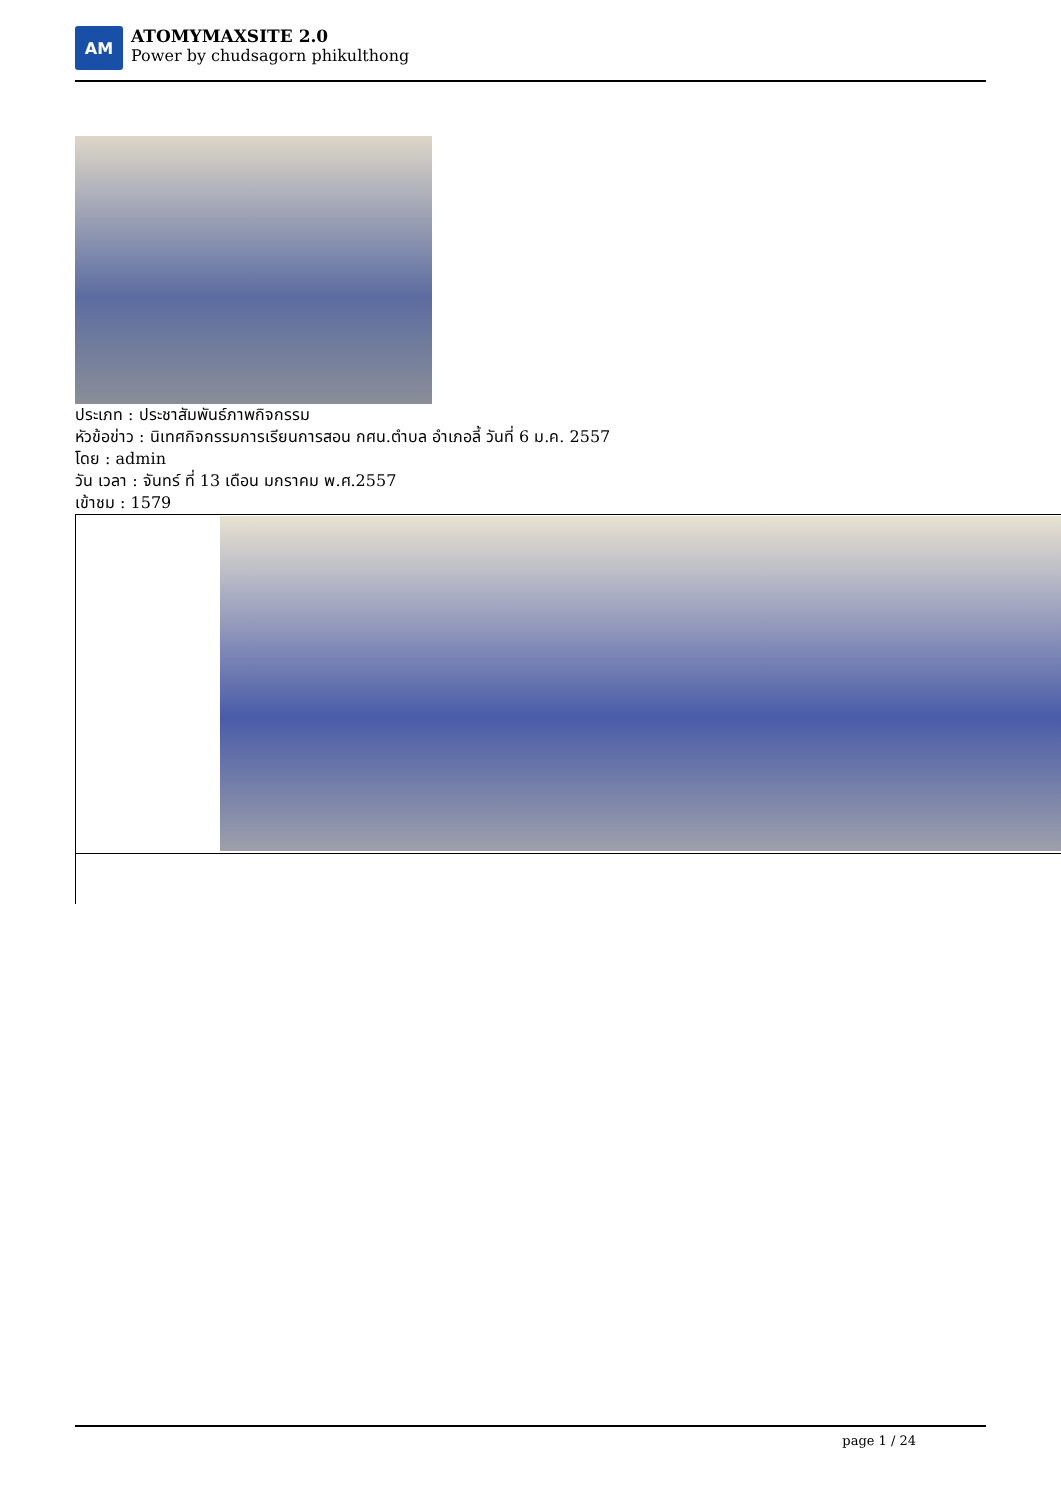AM
ATOMYMAXSITE 2.0
Power by chudsagorn phikulthong
ประเภท : ประชาสัมพันธ์ภาพกิจกรรม
หัวข้อข่าว : นิเทศกิจกรรมการเรียนการสอน กศน.ตำบล อำเภอลี้ วันที่ 6 ม.ค. 2557
โดย : admin
วัน เวลา : จันทร์ ที่ 13 เดือน มกราคม พ.ศ.2557
เข้าชม : 1579
page 1 / 24